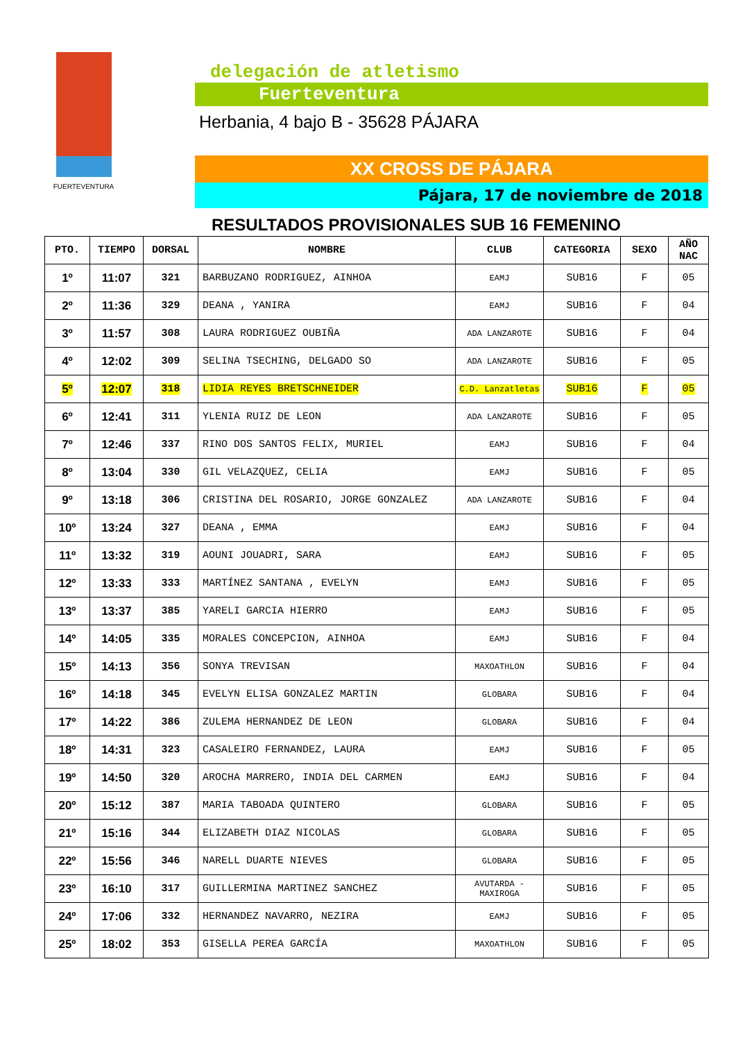FUERTEVENTURA
delegación de atletismo
Fuerteventura
Herbania, 4 bajo B - 35628 PÁJARA
XX CROSS DE PÁJARA
Pájara, 17 de noviembre de 2018
RESULTADOS PROVISIONALES SUB 16 FEMENINO
| PTO. | TIEMPO | DORSAL | NOMBRE | CLUB | CATEGORIA | SEXO | AÑO NAC |
| --- | --- | --- | --- | --- | --- | --- | --- |
| 1º | 11:07 | 321 | BARBUZANO RODRIGUEZ, AINHOA | EAMJ | SUB16 | F | 05 |
| 2º | 11:36 | 329 | DEANA , YANIRA | EAMJ | SUB16 | F | 04 |
| 3º | 11:57 | 308 | LAURA RODRIGUEZ OUBIÑA | ADA LANZAROTE | SUB16 | F | 04 |
| 4º | 12:02 | 309 | SELINA TSECHING, DELGADO SO | ADA LANZAROTE | SUB16 | F | 05 |
| 5º | 12:07 | 318 | LIDIA REYES BRETSCHNEIDER | C.D. Lanzatletas | SUB16 | F | 05 |
| 6º | 12:41 | 311 | YLENIA RUIZ DE LEON | ADA LANZAROTE | SUB16 | F | 05 |
| 7º | 12:46 | 337 | RINO DOS SANTOS FELIX, MURIEL | EAMJ | SUB16 | F | 04 |
| 8º | 13:04 | 330 | GIL VELAZQUEZ, CELIA | EAMJ | SUB16 | F | 05 |
| 9º | 13:18 | 306 | CRISTINA DEL ROSARIO, JORGE GONZALEZ | ADA LANZAROTE | SUB16 | F | 04 |
| 10º | 13:24 | 327 | DEANA , EMMA | EAMJ | SUB16 | F | 04 |
| 11º | 13:32 | 319 | AOUNI JOUADRI, SARA | EAMJ | SUB16 | F | 05 |
| 12º | 13:33 | 333 | MARTÍNEZ SANTANA , EVELYN | EAMJ | SUB16 | F | 05 |
| 13º | 13:37 | 385 | YARELI GARCIA HIERRO | EAMJ | SUB16 | F | 05 |
| 14º | 14:05 | 335 | MORALES CONCEPCION, AINHOA | EAMJ | SUB16 | F | 04 |
| 15º | 14:13 | 356 | SONYA TREVISAN | MAXOATHLON | SUB16 | F | 04 |
| 16º | 14:18 | 345 | EVELYN ELISA GONZALEZ MARTIN | GLOBARA | SUB16 | F | 04 |
| 17º | 14:22 | 386 | ZULEMA HERNANDEZ DE LEON | GLOBARA | SUB16 | F | 04 |
| 18º | 14:31 | 323 | CASALEIRO FERNANDEZ, LAURA | EAMJ | SUB16 | F | 05 |
| 19º | 14:50 | 320 | AROCHA MARRERO, INDIA DEL CARMEN | EAMJ | SUB16 | F | 04 |
| 20º | 15:12 | 387 | MARIA TABOADA QUINTERO | GLOBARA | SUB16 | F | 05 |
| 21º | 15:16 | 344 | ELIZABETH DIAZ NICOLAS | GLOBARA | SUB16 | F | 05 |
| 22º | 15:56 | 346 | NARELL DUARTE NIEVES | GLOBARA | SUB16 | F | 05 |
| 23º | 16:10 | 317 | GUILLERMINA MARTINEZ SANCHEZ | AVUTARDA - MAXIROGA | SUB16 | F | 05 |
| 24º | 17:06 | 332 | HERNANDEZ NAVARRO, NEZIRA | EAMJ | SUB16 | F | 05 |
| 25º | 18:02 | 353 | GISELLA PEREA GARCÍA | MAXOATHLON | SUB16 | F | 05 |